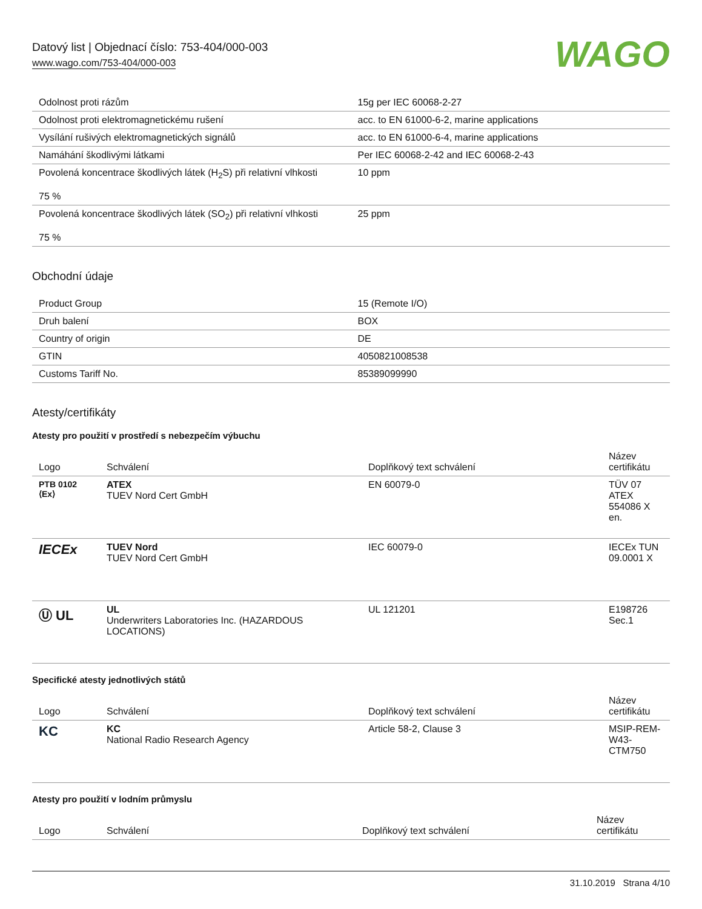Datový list | Objednací číslo: 753-404/000-003
www.wago.com/753-404/000-003
WAGO
| Odolnost proti rázům | 15g per IEC 60068-2-27 |
| Odolnost proti elektromagnetickému rušení | acc. to EN 61000-6-2, marine applications |
| Vysílání rušivých elektromagnetických signálů | acc. to EN 61000-6-4, marine applications |
| Namáhání škodlivými látkami | Per IEC 60068-2-42 and IEC 60068-2-43 |
| Povolená koncentrace škodlivých látek (H<sub>2</sub>S) při relativní vlhkosti 75 % | 10 ppm |
| Povolená koncentrace škodlivých látek (SO<sub>2</sub>) při relativní vlhkosti 75 % | 25 ppm |
Obchodní údaje
| Product Group | 15 (Remote I/O) |
| Druh balení | BOX |
| Country of origin | DE |
| GTIN | 4050821008538 |
| Customs Tariff No. | 85389099990 |
Atesty/certifikáty
Atesty pro použití v prostředí s nebezpečím výbuchu
| Logo | Schválení | Doplňkový text schválení | Název certifikátu |
| --- | --- | --- | --- |
| PTB 0102 ⟨Ex⟩ | ATEX TUEV Nord Cert GmbH | EN 60079-0 | TÜV 07 ATEX 554086 X en. |
| IECEx | TUEV Nord TUEV Nord Cert GmbH | IEC 60079-0 | IECEx TUN 09.0001 X |
| Ⓤ UL | UL Underwriters Laboratories Inc. (HAZARDOUS LOCATIONS) | UL 121201 | E198726 Sec.1 |
Specifické atesty jednotlivých států
| Logo | Schválení | Doplňkový text schválení | Název certifikátu |
| --- | --- | --- | --- |
| KC | KC National Radio Research Agency | Article 58-2, Clause 3 | MSIP-REM-W43-CTM750 |
Atesty pro použití v lodním průmyslu
| Logo | Schválení | Doplňkový text schválení | Název certifikátu |
| --- | --- | --- | --- |
31.10.2019 Strana 4/10